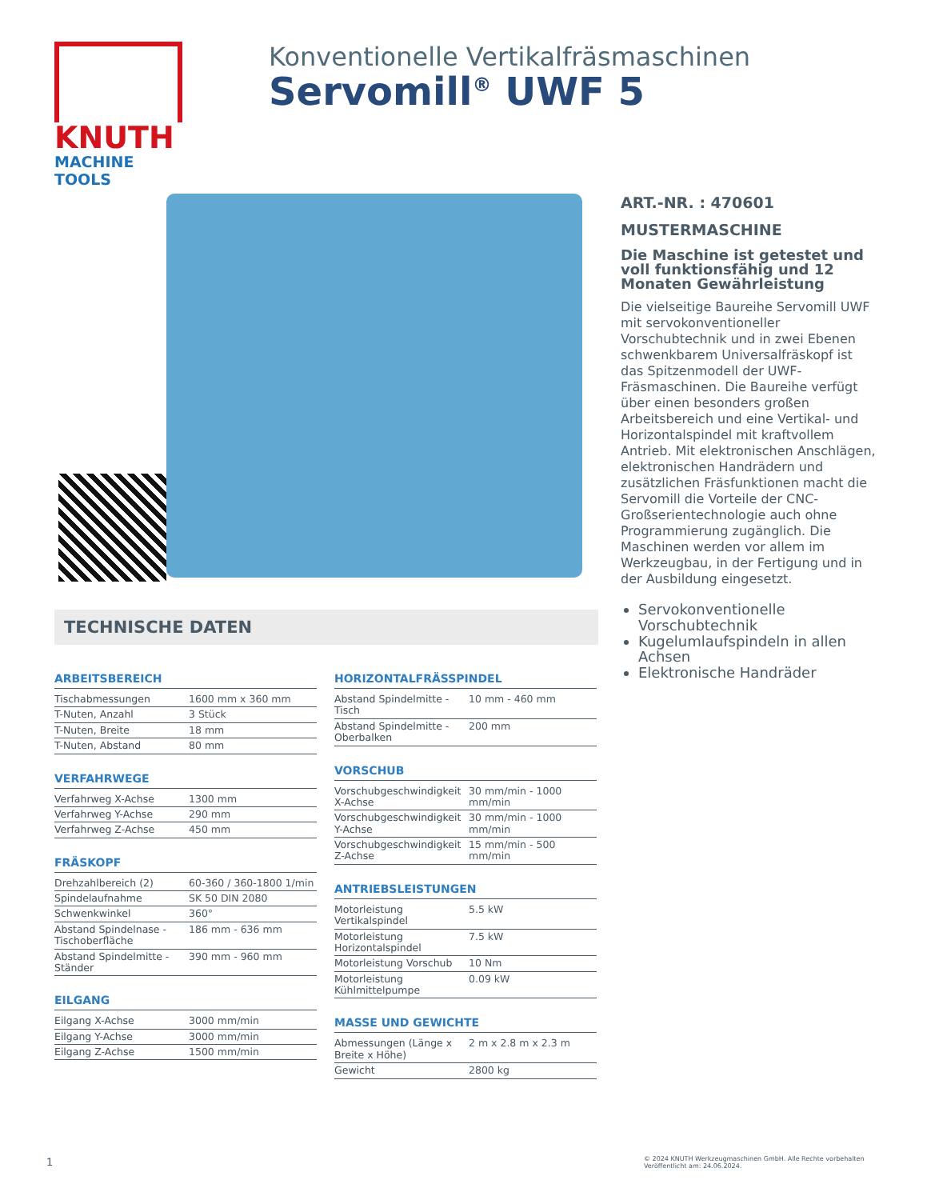KNUTH
MACHINE TOOLS
Konventionelle Vertikalfräsmaschinen
Servomill<sup>®</sup> UWF 5
TECHNISCHE DATEN
ARBEITSBEREICH
| Tischabmessungen | 1600 mm x 360 mm |
| T-Nuten, Anzahl | 3 Stück |
| T-Nuten, Breite | 18 mm |
| T-Nuten, Abstand | 80 mm |
VERFAHRWEGE
| Verfahrweg X-Achse | 1300 mm |
| Verfahrweg Y-Achse | 290 mm |
| Verfahrweg Z-Achse | 450 mm |
FRÄSKOPF
| Drehzahlbereich (2) | 60-360 / 360-1800 1/min |
| Spindelaufnahme | SK 50 DIN 2080 |
| Schwenkwinkel | 360° |
| Abstand Spindelnase - Tischoberfläche | 186 mm - 636 mm |
| Abstand Spindelmitte - Ständer | 390 mm - 960 mm |
EILGANG
| Eilgang X-Achse | 3000 mm/min |
| Eilgang Y-Achse | 3000 mm/min |
| Eilgang Z-Achse | 1500 mm/min |
HORIZONTALFRÄSSPINDEL
| Abstand Spindelmitte - Tisch | 10 mm - 460 mm |
| Abstand Spindelmitte - Oberbalken | 200 mm |
VORSCHUB
| Vorschubgeschwindigkeit X-Achse | 30 mm/min - 1000 mm/min |
| Vorschubgeschwindigkeit Y-Achse | 30 mm/min - 1000 mm/min |
| Vorschubgeschwindigkeit Z-Achse | 15 mm/min - 500 mm/min |
ANTRIEBSLEISTUNGEN
| Motorleistung Vertikalspindel | 5.5 kW |
| Motorleistung Horizontalspindel | 7.5 kW |
| Motorleistung Vorschub | 10 Nm |
| Motorleistung Kühlmittelpumpe | 0.09 kW |
MASSE UND GEWICHTE
| Abmessungen (Länge x Breite x Höhe) | 2 m x 2.8 m x 2.3 m |
| Gewicht | 2800 kg |
ART.-NR. : 470601
MUSTERMASCHINE
Die Maschine ist getestet und voll funktionsfähig und 12 Monaten Gewährleistung
Die vielseitige Baureihe Servomill UWF mit servokonventioneller Vorschubtechnik und in zwei Ebenen schwenkbarem Universalfräskopf ist das Spitzenmodell der UWF-Fräsmaschinen. Die Baureihe verfügt über einen besonders großen Arbeitsbereich und eine Vertikal- und Horizontalspindel mit kraftvollem Antrieb. Mit elektronischen Anschlägen, elektronischen Handrädern und zusätzlichen Fräsfunktionen macht die Servomill die Vorteile der CNC-Großserientechnologie auch ohne Programmierung zugänglich. Die Maschinen werden vor allem im Werkzeugbau, in der Fertigung und in der Ausbildung eingesetzt.
Servokonventionelle Vorschubtechnik
Kugelumlaufspindeln in allen Achsen
Elektronische Handräder
1
© 2024 KNUTH Werkzeugmaschinen GmbH. Alle Rechte vorbehalten
Veröffentlicht am: 24.06.2024.